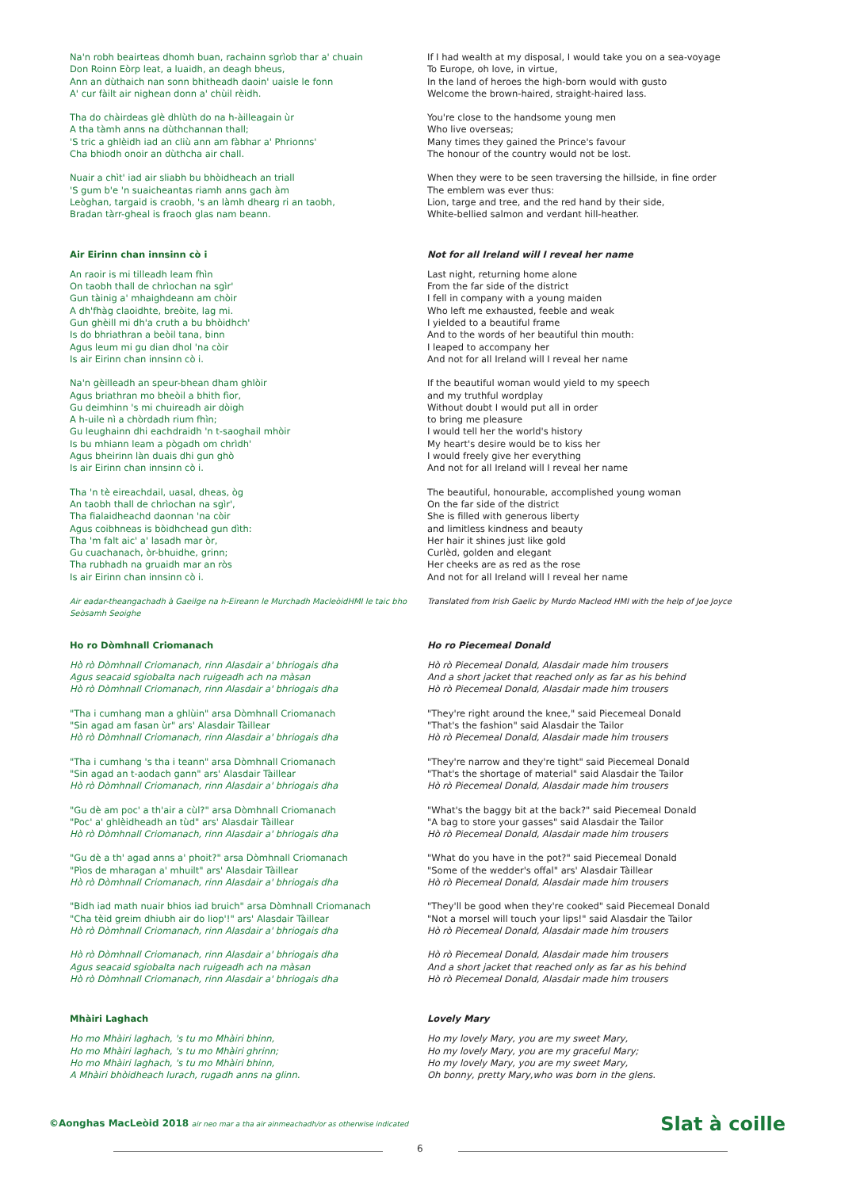Na'n robh beairteas dhomh buan, rachainn sgrìob thar a' chuain
Don Roinn Eòrp leat, a luaidh, an deagh bheus,
Ann an dùthaich nan sonn bhitheadh daoin' uaisle le fonn
A' cur fàilt air nighean donn a' chùil rèidh.
Tha do chàirdeas glè dhlùth do na h-àilleagain ùr
A tha tàmh anns na dùthchannan thall;
'S tric a ghlèidh iad an cliù ann am fàbhar a' Phrionns'
Cha bhiodh onoir an dùthcha air chall.
Nuair a chìt' iad air sliabh bu bhòidheach an triall
'S gum b'e 'n suaicheantas riamh anns gach àm
Leòghan, targaid is craobh, 's an làmh dhearg ri an taobh,
Bradan tàrr-gheal is fraoch glas nam beann.
If I had wealth at my disposal, I would take you on a sea-voyage
To Europe, oh love, in virtue,
In the land of heroes the high-born would with gusto
Welcome the brown-haired, straight-haired lass.
You're close to the handsome young men
Who live overseas;
Many times they gained the Prince's favour
The honour of the country would not be lost.
When they were to be seen traversing the hillside, in fine order
The emblem was ever thus:
Lion, targe and tree, and the red hand by their side,
White-bellied salmon and verdant hill-heather.
Air Eirinn chan innsinn cò i
An raoir is mi tilleadh leam fhìn
On taobh thall de chrìochan na sgìr'
Gun tàinig a' mhaighdeann am chòir
A dh'fhàg claoidhte, breòite, lag mi.
Gun ghèill mi dh'a cruth a bu bhòidhch'
Is do bhriathran a beòil tana, binn
Agus leum mi gu dian dhol 'na còir
Is air Eirinn chan innsinn cò i.
Na'n gèilleadh an speur-bhean dham ghlòir
Agus briathran mo bheòil a bhith fìor,
Gu deimhinn 's mi chuireadh air dòigh
A h-uile nì a chòrdadh rium fhìn;
Gu leughainn dhi eachdraidh 'n t-saoghail mhòir
Is bu mhiann leam a pògadh om chrìdh'
Agus bheirinn làn duais dhi gun ghò
Is air Eirinn chan innsinn cò i.
Tha 'n tè eireachdail, uasal, dheas, òg
An taobh thall de chrìochan na sgìr',
Tha fialaidheachd daonnan 'na còir
Agus coibhneas is bòidhchead gun dìth:
Tha 'm falt aic' a' lasadh mar òr,
Gu cuachanach, òr-bhuidhe, grinn;
Tha rubhadh na gruaidh mar an ròs
Is air Eirinn chan innsinn cò i.
Air eadar-theangachadh à Gaeilge na h-Eireann le Murchadh MacleòidHMI le taic bho Seòsamh Seoighe
Not for all Ireland will I reveal her name
Last night, returning home alone
From the far side of the district
I fell in company with a young maiden
Who left me exhausted, feeble and weak
I yielded to a beautiful frame
And to the words of her beautiful thin mouth:
I leaped to accompany her
And not for all Ireland will I reveal her name
If the beautiful woman would yield to my speech
and my truthful wordplay
Without doubt I would put all in order
to bring me pleasure
I would tell her the world's history
My heart's desire would be to kiss her
I would freely give her everything
And not for all Ireland will I reveal her name
The beautiful, honourable, accomplished young woman
On the far side of the district
She is filled with generous liberty
and limitless kindness and beauty
Her hair it shines just like gold
Curlèd, golden and elegant
Her cheeks are as red as the rose
And not for all Ireland will I reveal her name
Translated from Irish Gaelic by Murdo Macleod HMI with the help of Joe Joyce
Ho ro Dòmhnall Criomanach
Hò rò Dòmhnall Criomanach, rinn Alasdair a' bhriogais dha
Agus seacaid sgiobalta nach ruigeadh ach na màsan
Hò rò Dòmhnall Criomanach, rinn Alasdair a' bhriogais dha
"Tha i cumhang man a ghlùin" arsa Dòmhnall Criomanach
"Sin agad am fasan ùr" ars' Alasdair Tàillear
Hò rò Dòmhnall Criomanach, rinn Alasdair a' bhriogais dha
"Tha i cumhang 's tha i teann" arsa Dòmhnall Criomanach
"Sin agad an t-aodach gann" ars' Alasdair Tàillear
Hò rò Dòmhnall Criomanach, rinn Alasdair a' bhriogais dha
"Gu dè am poc' a th'air a cùl?" arsa Dòmhnall Criomanach
"Poc' a' ghlèidheadh an tùd" ars' Alasdair Tàillear
Hò rò Dòmhnall Criomanach, rinn Alasdair a' bhriogais dha
"Gu dè a th' agad anns a' phoit?" arsa Dòmhnall Criomanach
"Pìos de mharagan a' mhuilt" ars' Alasdair Tàillear
Hò rò Dòmhnall Criomanach, rinn Alasdair a' bhriogais dha
"Bidh iad math nuair bhios iad bruich" arsa Dòmhnall Criomanach
"Cha tèid greim dhiubh air do liop'!" ars' Alasdair Tàillear
Hò rò Dòmhnall Criomanach, rinn Alasdair a' bhriogais dha
Hò rò Dòmhnall Criomanach, rinn Alasdair a' bhriogais dha
Agus seacaid sgiobalta nach ruigeadh ach na màsan
Hò rò Dòmhnall Criomanach, rinn Alasdair a' bhriogais dha
Ho ro Piecemeal Donald
Hò rò Piecemeal Donald, Alasdair made him trousers
And a short jacket that reached only as far as his behind
Hò rò Piecemeal Donald, Alasdair made him trousers
"They're right around the knee," said Piecemeal Donald
"That's the fashion" said Alasdair the Tailor
Hò rò Piecemeal Donald, Alasdair made him trousers
"They're narrow and they're tight" said Piecemeal Donald
"That's the shortage of material" said Alasdair the Tailor
Hò rò Piecemeal Donald, Alasdair made him trousers
"What's the baggy bit at the back?" said Piecemeal Donald
"A bag to store your gasses" said Alasdair the Tailor
Hò rò Piecemeal Donald, Alasdair made him trousers
"What do you have in the pot?" said Piecemeal Donald
"Some of the wedder's offal" ars' Alasdair Tàillear
Hò rò Piecemeal Donald, Alasdair made him trousers
"They'll be good when they're cooked" said Piecemeal Donald
"Not a morsel will touch your lips!" said Alasdair the Tailor
Hò rò Piecemeal Donald, Alasdair made him trousers
Hò rò Piecemeal Donald, Alasdair made him trousers
And a short jacket that reached only as far as his behind
Hò rò Piecemeal Donald, Alasdair made him trousers
Mhàiri Laghach
Ho mo Mhàiri laghach, 's tu mo Mhàiri bhinn,
Ho mo Mhàiri laghach, 's tu mo Mhàiri ghrinn;
Ho mo Mhàiri laghach, 's tu mo Mhàiri bhinn,
A Mhàiri bhòidheach lurach, rugadh anns na glinn.
Lovely Mary
Ho my lovely Mary, you are my sweet Mary,
Ho my lovely Mary, you are my graceful Mary;
Ho my lovely Mary, you are my sweet Mary,
Oh bonny, pretty Mary,who was born in the glens.
©Aonghas MacLeòid 2018 air neo mar a tha air ainmeachadh/or as otherwise indicated
Slat à coille
6